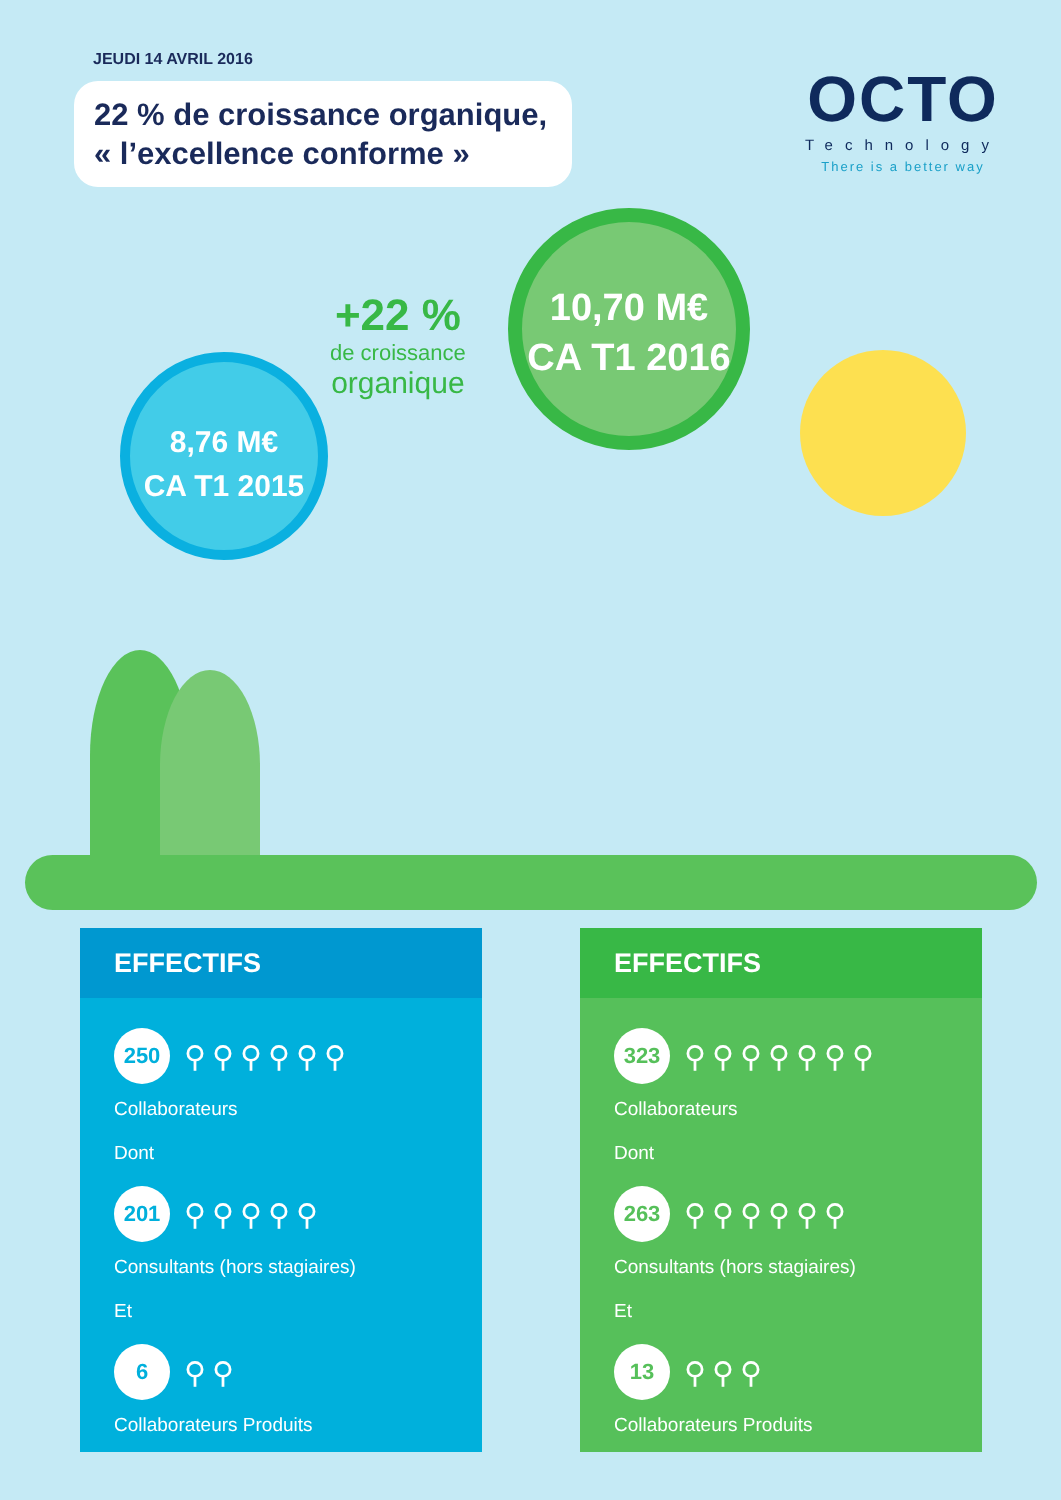JEUDI 14 AVRIL 2016
22 % de croissance organique,
« l’excellence conforme »
OCTO
Technology
There is a better way
8,76 M€
CA T1 2015
+22 %
de croissance
organique
10,70 M€
CA T1 2016
EFFECTIFS
250
⚲⚲⚲⚲⚲⚲
Collaborateurs
Dont
201
⚲⚲⚲⚲⚲
Consultants (hors stagiaires)
Et
6
⚲⚲
Collaborateurs Produits
EFFECTIFS
323
⚲⚲⚲⚲⚲⚲⚲
Collaborateurs
Dont
263
⚲⚲⚲⚲⚲⚲
Consultants (hors stagiaires)
Et
13
⚲⚲⚲
Collaborateurs Produits